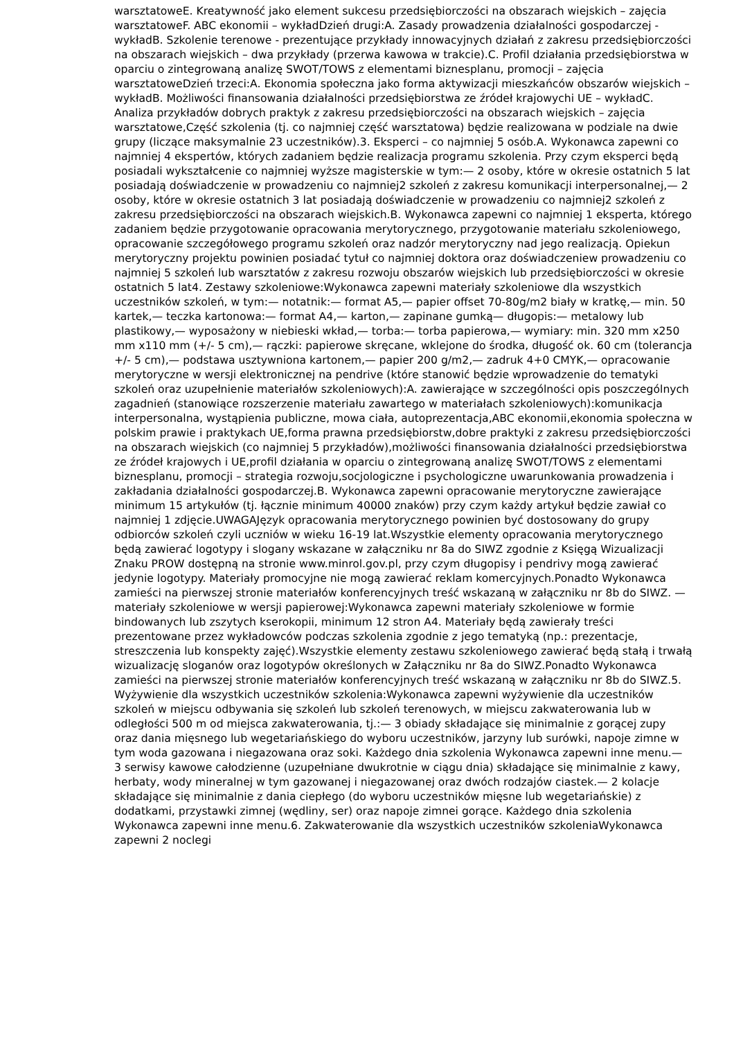warsztatoweE. Kreatywność jako element sukcesu przedsiębiorczości na obszarach wiejskich – zajęcia warsztatoweF. ABC ekonomii – wykładDzień drugi:A. Zasady prowadzenia działalności gospodarczej - wykładB. Szkolenie terenowe - prezentujące przykłady innowacyjnych działań z zakresu przedsiębiorczości na obszarach wiejskich – dwa przykłady (przerwa kawowa w trakcie).C. Profil działania przedsiębiorstwa w oparciu o zintegrowaną analizę SWOT/TOWS z elementami biznesplanu, promocji – zajęcia warsztatoweDzień trzeci:A. Ekonomia społeczna jako forma aktywizacji mieszkańców obszarów wiejskich – wykładB. Możliwości finansowania działalności przedsiębiorstwa ze źródeł krajowychi UE – wykładC. Analiza przykładów dobrych praktyk z zakresu przedsiębiorczości na obszarach wiejskich – zajęcia warsztatowe,Część szkolenia (tj. co najmniej część warsztatowa) będzie realizowana w podziale na dwie grupy (liczące maksymalnie 23 uczestników).3. Eksperci – co najmniej 5 osób.A. Wykonawca zapewni co najmniej 4 ekspertów, których zadaniem będzie realizacja programu szkolenia. Przy czym eksperci będą posiadali wykształcenie co najmniej wyższe magisterskie w tym:— 2 osoby, które w okresie ostatnich 5 lat posiadają doświadczenie w prowadzeniu co najmniej2 szkoleń z zakresu komunikacji interpersonalnej,— 2 osoby, które w okresie ostatnich 3 lat posiadają doświadczenie w prowadzeniu co najmniej2 szkoleń z zakresu przedsiębiorczości na obszarach wiejskich.B. Wykonawca zapewni co najmniej 1 eksperta, którego zadaniem będzie przygotowanie opracowania merytorycznego, przygotowanie materiału szkoleniowego, opracowanie szczegółowego programu szkoleń oraz nadzór merytoryczny nad jego realizacją. Opiekun merytoryczny projektu powinien posiadać tytuł co najmniej doktora oraz doświadczeniew prowadzeniu co najmniej 5 szkoleń lub warsztatów z zakresu rozwoju obszarów wiejskich lub przedsiębiorczości w okresie ostatnich 5 lat4. Zestawy szkoleniowe:Wykonawca zapewni materiały szkoleniowe dla wszystkich uczestników szkoleń, w tym:— notatnik:— format A5,— papier offset 70-80g/m2 biały w kratkę,— min. 50 kartek,— teczka kartonowa:— format A4,— karton,— zapinane gumką— długopis:— metalowy lub plastikowy,— wyposażony w niebieski wkład,— torba:— torba papierowa,— wymiary: min. 320 mm x250 mm x110 mm (+/- 5 cm),— rączki: papierowe skręcane, wklejone do środka, długość ok. 60 cm (tolerancja +/- 5 cm),— podstawa usztywniona kartonem,— papier 200 g/m2,— zadruk 4+0 CMYK,— opracowanie merytoryczne w wersji elektronicznej na pendrive (które stanowić będzie wprowadzenie do tematyki szkoleń oraz uzupełnienie materiałów szkoleniowych):A. zawierające w szczególności opis poszczególnych zagadnień (stanowiące rozszerzenie materiału zawartego w materiałach szkoleniowych):komunikacja interpersonalna, wystąpienia publiczne, mowa ciała, autoprezentacja,ABC ekonomii,ekonomia społeczna w polskim prawie i praktykach UE,forma prawna przedsiębiorstw,dobre praktyki z zakresu przedsiębiorczości na obszarach wiejskich (co najmniej 5 przykładów),możliwości finansowania działalności przedsiębiorstwa ze źródeł krajowych i UE,profil działania w oparciu o zintegrowaną analizę SWOT/TOWS z elementami biznesplanu, promocji – strategia rozwoju,socjologiczne i psychologiczne uwarunkowania prowadzenia i zakładania działalności gospodarczej.B. Wykonawca zapewni opracowanie merytoryczne zawierające minimum 15 artykułów (tj. łącznie minimum 40000 znaków) przy czym każdy artykuł będzie zawiał co najmniej 1 zdjęcie.UWAGAJęzyk opracowania merytorycznego powinien być dostosowany do grupy odbiorców szkoleń czyli uczniów w wieku 16-19 lat.Wszystkie elementy opracowania merytorycznego będą zawierać logotypy i slogany wskazane w załączniku nr 8a do SIWZ zgodnie z Księgą Wizualizacji Znaku PROW dostępną na stronie www.minrol.gov.pl, przy czym długopisy i pendrivy mogą zawierać jedynie logotypy. Materiały promocyjne nie mogą zawierać reklam komercyjnych.Ponadto Wykonawca zamieści na pierwszej stronie materiałów konferencyjnych treść wskazaną w załączniku nr 8b do SIWZ. — materiały szkoleniowe w wersji papierowej:Wykonawca zapewni materiały szkoleniowe w formie bindowanych lub zszytych kserokopii, minimum 12 stron A4. Materiały będą zawierały treści prezentowane przez wykładowców podczas szkolenia zgodnie z jego tematyką (np.: prezentacje, streszczenia lub konspekty zajęć).Wszystkie elementy zestawu szkoleniowego zawierać będą stałą i trwałą wizualizację sloganów oraz logotypów określonych w Załączniku nr 8a do SIWZ.Ponadto Wykonawca zamieści na pierwszej stronie materiałów konferencyjnych treść wskazaną w załączniku nr 8b do SIWZ.5. Wyżywienie dla wszystkich uczestników szkolenia:Wykonawca zapewni wyżywienie dla uczestników szkoleń w miejscu odbywania się szkoleń lub szkoleń terenowych, w miejscu zakwaterowania lub w odległości 500 m od miejsca zakwaterowania, tj.:— 3 obiady składające się minimalnie z gorącej zupy oraz dania mięsnego lub wegetariańskiego do wyboru uczestników, jarzyny lub surówki, napoje zimne w tym woda gazowana i niegazowana oraz soki. Każdego dnia szkolenia Wykonawca zapewni inne menu.— 3 serwisy kawowe całodzienne (uzupełniane dwukrotnie w ciągu dnia) składające się minimalnie z kawy, herbaty, wody mineralnej w tym gazowanej i niegazowanej oraz dwóch rodzajów ciastek.— 2 kolacje składające się minimalnie z dania ciepłego (do wyboru uczestników mięsne lub wegetariańskie) z dodatkami, przystawki zimnej (wędliny, ser) oraz napoje zimnei gorące. Każdego dnia szkolenia Wykonawca zapewni inne menu.6. Zakwaterowanie dla wszystkich uczestników szkoleniaWykonawca zapewni 2 noclegi